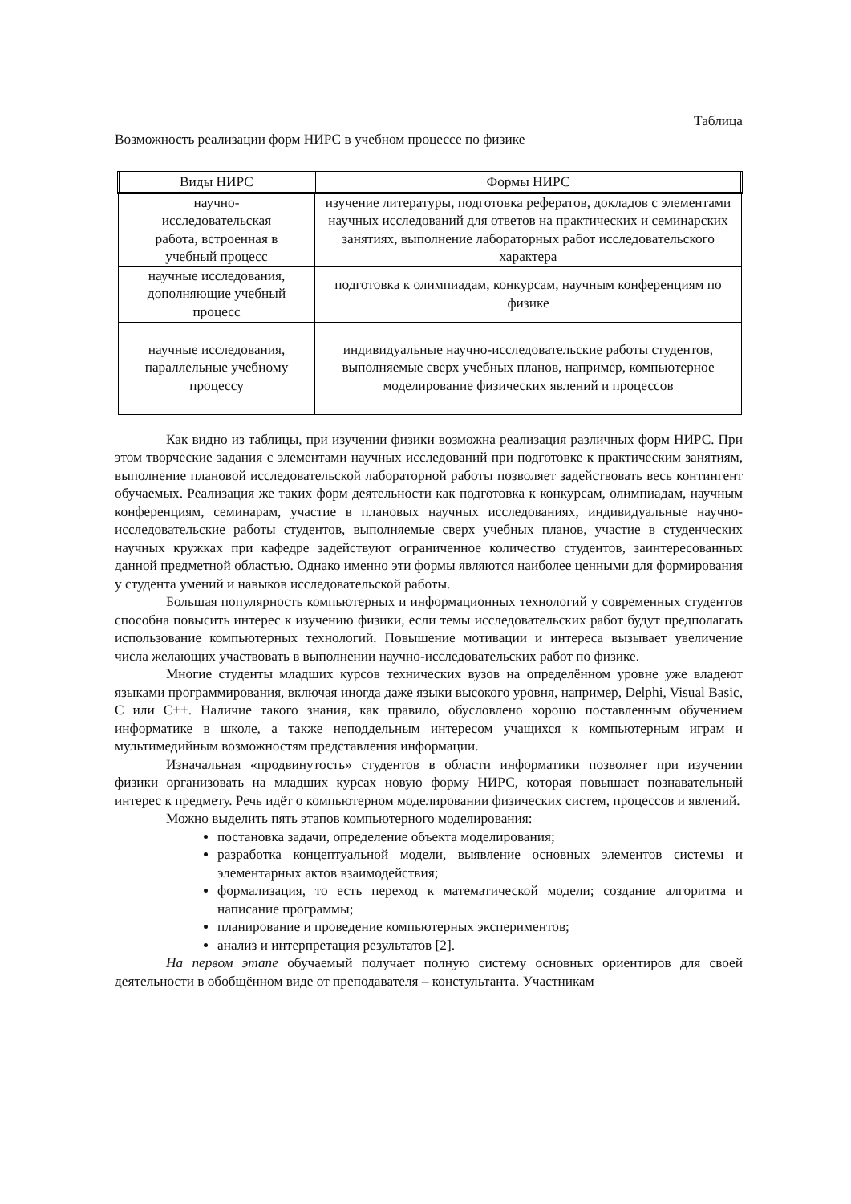Таблица
Возможность реализации форм НИРС в учебном процессе по физике
| Виды НИРС | Формы НИРС |
| --- | --- |
| научно- исследовательская работа, встроенная в учебный процесс | изучение литературы, подготовка рефератов, докладов с элементами научных исследований для ответов на практических и семинарских занятиях, выполнение лабораторных работ исследовательского характера |
| научные исследования, дополняющие учебный процесс | подготовка к олимпиадам, конкурсам, научным конференциям по физике |
| научные исследования, параллельные учебному процессу | индивидуальные научно-исследовательские работы студентов, выполняемые сверх учебных планов, например, компьютерное моделирование физических явлений и процессов |
Как видно из таблицы, при изучении физики возможна реализация различных форм НИРС. При этом творческие задания с элементами научных исследований при подготовке к практическим занятиям, выполнение плановой исследовательской лабораторной работы позволяет задействовать весь контингент обучаемых. Реализация же таких форм деятельности как подготовка к конкурсам, олимпиадам, научным конференциям, семинарам, участие в плановых научных исследованиях, индивидуальные научно-исследовательские работы студентов, выполняемые сверх учебных планов, участие в студенческих научных кружках при кафедре задействуют ограниченное количество студентов, заинтересованных данной предметной областью. Однако именно эти формы являются наиболее ценными для формирования у студента умений и навыков исследовательской работы.
Большая популярность компьютерных и информационных технологий у современных студентов способна повысить интерес к изучению физики, если темы исследовательских работ будут предполагать использование компьютерных технологий. Повышение мотивации и интереса вызывает увеличение числа желающих участвовать в выполнении научно-исследовательских работ по физике.
Многие студенты младших курсов технических вузов на определённом уровне уже владеют языками программирования, включая иногда даже языки высокого уровня, например, Delphi, Visual Basic, C или C++. Наличие такого знания, как правило, обусловлено хорошо поставленным обучением информатике в школе, а также неподдельным интересом учащихся к компьютерным играм и мультимедийным возможностям представления информации.
Изначальная «продвинутость» студентов в области информатики позволяет при изучении физики организовать на младших курсах новую форму НИРС, которая повышает познавательный интерес к предмету. Речь идёт о компьютерном моделировании физических систем, процессов и явлений.
Можно выделить пять этапов компьютерного моделирования:
постановка задачи, определение объекта моделирования;
разработка концептуальной модели, выявление основных элементов системы и элементарных актов взаимодействия;
формализация, то есть переход к математической модели; создание алгоритма и написание программы;
планирование и проведение компьютерных экспериментов;
анализ и интерпретация результатов [2].
На первом этапе обучаемый получает полную систему основных ориентиров для своей деятельности в обобщённом виде от преподавателя – констультанта. Участникам